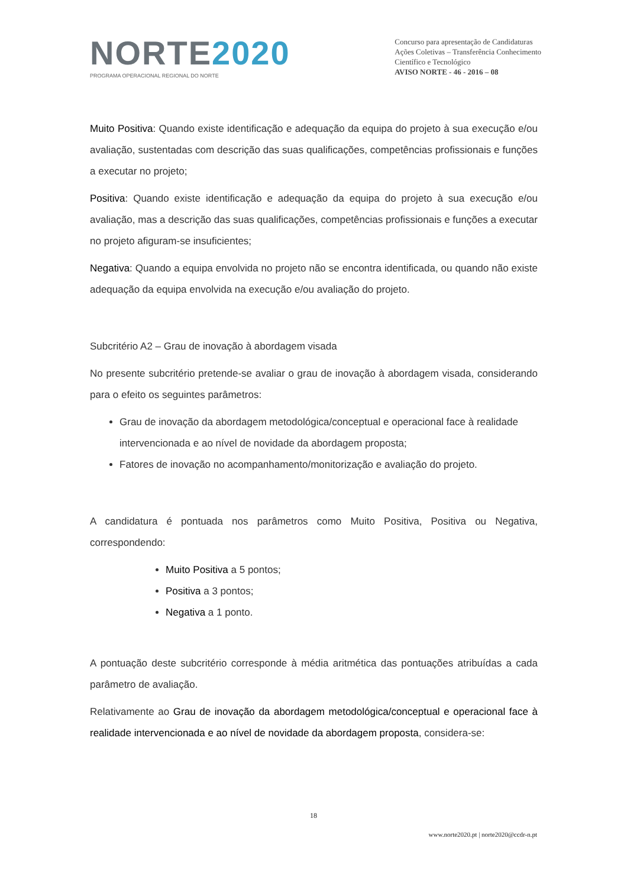NORTE 2020
PROGRAMA OPERACIONAL REGIONAL DO NORTE
Concurso para apresentação de Candidaturas
Ações Coletivas – Transferência Conhecimento
Científico e Tecnológico
AVISO NORTE - 46 - 2016 – 08
Muito Positiva: Quando existe identificação e adequação da equipa do projeto à sua execução e/ou avaliação, sustentadas com descrição das suas qualificações, competências profissionais e funções a executar no projeto;
Positiva: Quando existe identificação e adequação da equipa do projeto à sua execução e/ou avaliação, mas a descrição das suas qualificações, competências profissionais e funções a executar no projeto afiguram-se insuficientes;
Negativa: Quando a equipa envolvida no projeto não se encontra identificada, ou quando não existe adequação da equipa envolvida na execução e/ou avaliação do projeto.
Subcritério A2 – Grau de inovação à abordagem visada
No presente subcritério pretende-se avaliar o grau de inovação à abordagem visada, considerando para o efeito os seguintes parâmetros:
Grau de inovação da abordagem metodológica/conceptual e operacional face à realidade intervencionada e ao nível de novidade da abordagem proposta;
Fatores de inovação no acompanhamento/monitorização e avaliação do projeto.
A candidatura é pontuada nos parâmetros como Muito Positiva, Positiva ou Negativa, correspondendo:
Muito Positiva a 5 pontos;
Positiva a 3 pontos;
Negativa a 1 ponto.
A pontuação deste subcritério corresponde à média aritmética das pontuações atribuídas a cada parâmetro de avaliação.
Relativamente ao Grau de inovação da abordagem metodológica/conceptual e operacional face à realidade intervencionada e ao nível de novidade da abordagem proposta, considera-se:
18
www.norte2020.pt | norte2020@ccdr-n.pt